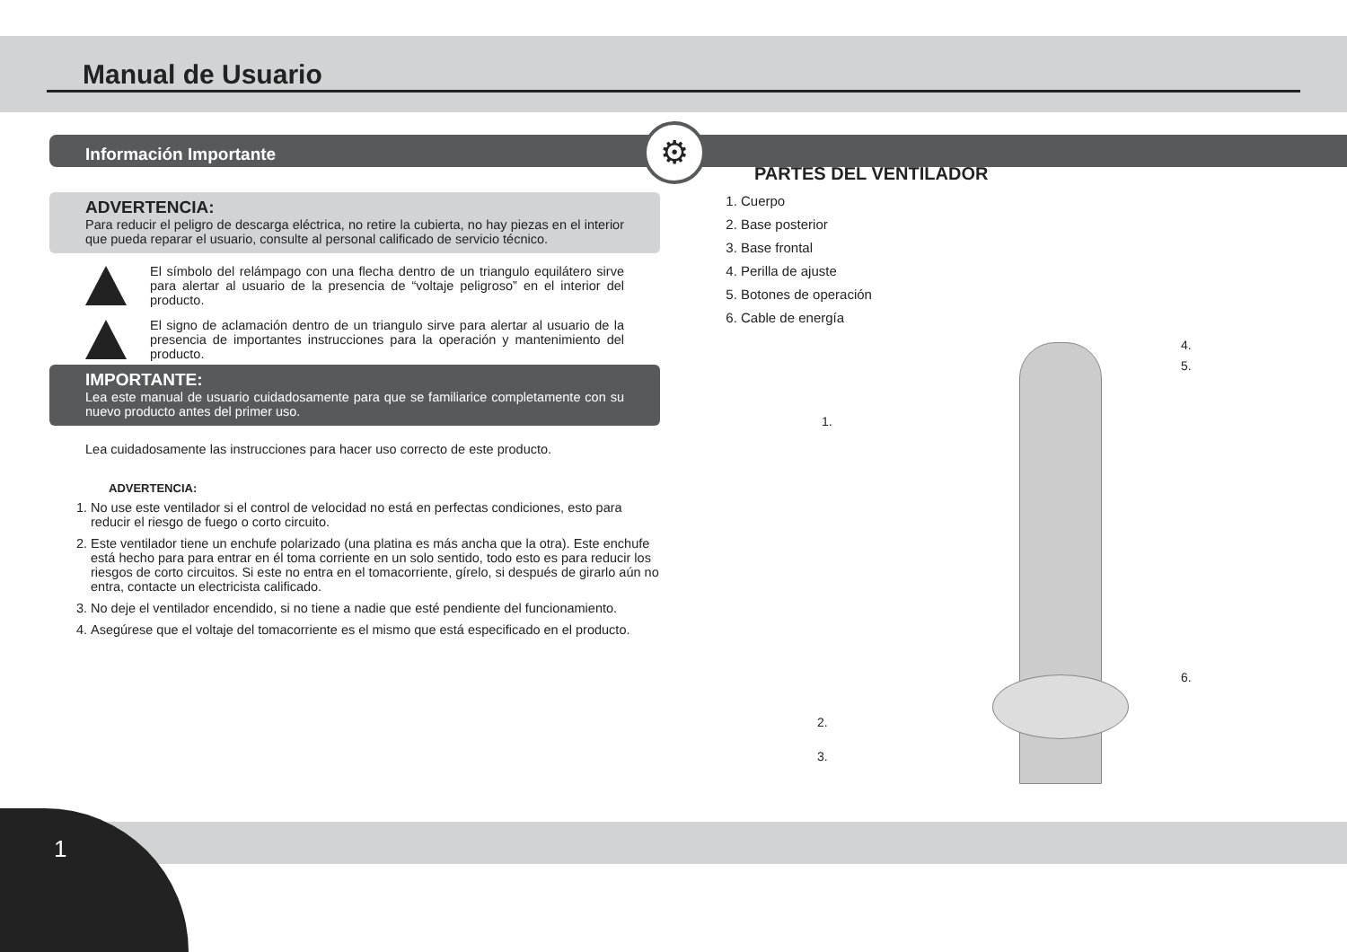Manual de Usuario
⚙
Información Importante
ADVERTENCIA:
Para reducir el peligro de descarga eléctrica, no retire la cubierta, no hay piezas en el interior que pueda reparar el usuario, consulte al personal calificado de servicio técnico.
El símbolo del relámpago con una flecha dentro de un triangulo equilátero sirve para alertar al usuario de la presencia de “voltaje peligroso” en el interior del producto.
El signo de aclamación dentro de un triangulo sirve para alertar al usuario de la presencia de importantes instrucciones para la operación y mantenimiento del producto.
IMPORTANTE:
Lea este manual de usuario cuidadosamente para que se familiarice completamente con su nuevo producto antes del primer uso.
Lea cuidadosamente las instrucciones para hacer uso correcto de este producto.
ADVERTENCIA:
1. No use este ventilador si el control de velocidad no está en perfectas condiciones, esto para reducir el riesgo de fuego o corto circuito.
2. Este ventilador tiene un enchufe polarizado (una platina es más ancha que la otra). Este enchufe está hecho para para entrar en él toma corriente en un solo sentido, todo esto es para reducir los riesgos de corto circuitos. Si este no entra en el tomacorriente, gírelo, si después de girarlo aún no entra, contacte un electricista calificado.
3. No deje el ventilador encendido, si no tiene a nadie que esté pendiente del funcionamiento.
4. Asegúrese que el voltaje del tomacorriente es el mismo que está especificado en el producto.
PARTES DEL VENTILADOR
1. Cuerpo
2. Base posterior
3. Base frontal
4. Perilla de ajuste
5. Botones de operación
6. Cable de energía
4.
5.
1.
6.
2.
3.
1